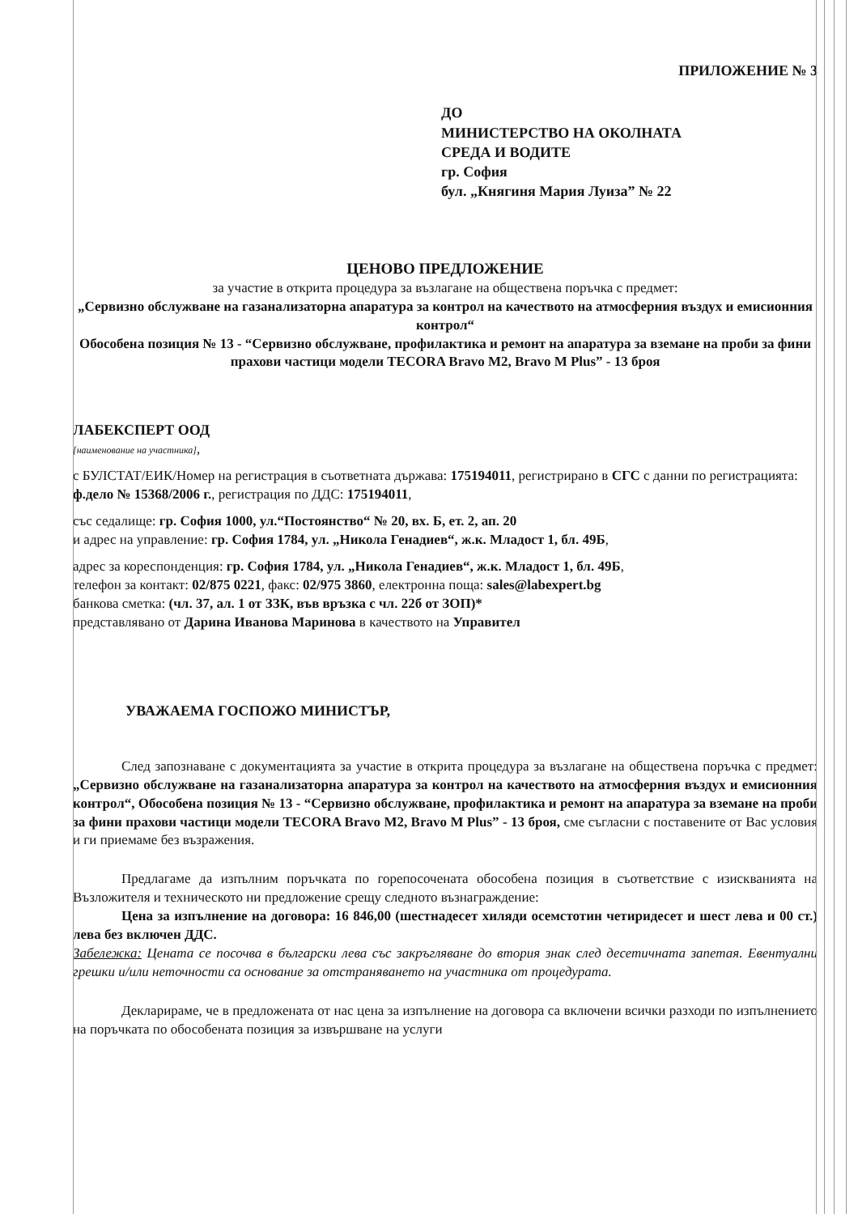ПРИЛОЖЕНИЕ № 3
ДО
МИНИСТЕРСТВО НА ОКОЛНАТА
СРЕДА И ВОДИТЕ
гр. София
бул. „Княгиня Мария Луиза” № 22
ЦЕНОВО ПРЕДЛОЖЕНИЕ
за участие в открита процедура за възлагане на обществена поръчка с предмет:
„Сервизно обслужване на газанализаторна апаратура за контрол на качеството на атмосферния въздух и емисионния контрол“
Обособена позиция № 13 - “Сервизно обслужване, профилактика и ремонт на апаратура за вземане на проби за фини прахови частици модели TECORA Bravo M2, Bravo M Plus” - 13 броя
ЛАБЕКСПЕРТ ООД
[наименование на участника],
с БУЛСТАТ/ЕИК/Номер на регистрация в съответната държава: 175194011, регистрирано в СГС с данни по регистрацията: ф.дело № 15368/2006 г., регистрация по ДДС: 175194011,
със седалище: гр. София 1000, ул.“Постоянство“ № 20, вх. Б, ет. 2, ап. 20
и адрес на управление: гр. София 1784, ул. „Никола Генадиев“, ж.к. Младост 1, бл. 49Б,
адрес за кореспонденция: гр. София 1784, ул. „Никола Генадиев“, ж.к. Младост 1, бл. 49Б,
телефон за контакт: 02/875 0221, факс: 02/975 3860, електронна поща: sales@labexpert.bg
банкова сметка: (чл. 37, ал. 1 от ЗЗК, във връзка с чл. 22б от ЗОП)*
представлявано от Дарина Иванова Маринова в качеството на Управител
УВАЖАЕМА ГОСПОЖО МИНИСТЪР,
След запознаване с документацията за участие в открита процедура за възлагане на обществена поръчка с предмет: „Сервизно обслужване на газанализаторна апаратура за контрол на качеството на атмосферния въздух и емисионния контрол“, Обособена позиция № 13 - “Сервизно обслужване, профилактика и ремонт на апаратура за вземане на проби за фини прахови частици модели TECORA Bravo M2, Bravo M Plus” - 13 броя, сме съгласни с поставените от Вас условия и ги приемаме без възражения.
Предлагаме да изпълним поръчката по горепосочената обособена позиция в съответствие с изискванията на Възложителя и техническото ни предложение срещу следното възнаграждение:
Цена за изпълнение на договора: 16 846,00 (шестнадесет хиляди осемстотин четиридесет и шест лева и 00 ст.) лева без включен ДДС.
Забележка: Цената се посочва в български лева със закръгляване до втория знак след десетичната запетая. Евентуални грешки и/или неточности са основание за отстраняването на участника от процедурата.
Декларираме, че в предложената от нас цена за изпълнение на договора са включени всички разходи по изпълнението на поръчката по обособената позиция за извършване на услуги